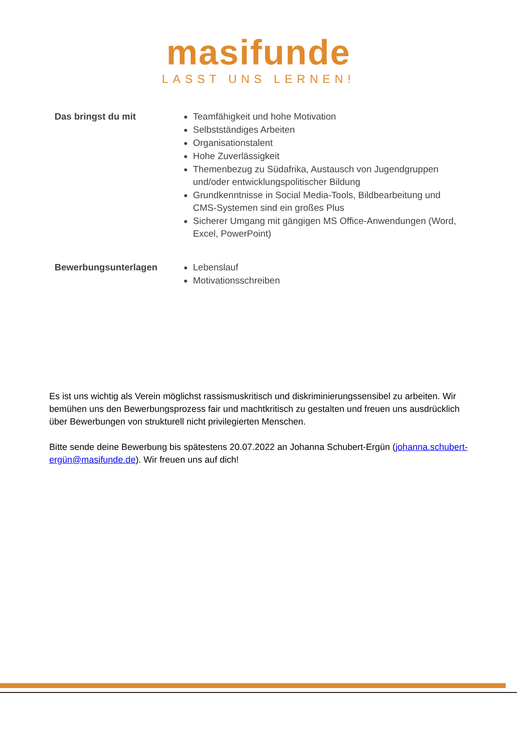masifunde
LASST UNS LERNEN!
Das bringst du mit
Teamfähigkeit und hohe Motivation
Selbstständiges Arbeiten
Organisationstalent
Hohe Zuverlässigkeit
Themenbezug zu Südafrika, Austausch von Jugendgruppen und/oder entwicklungspolitischer Bildung
Grundkenntnisse in Social Media-Tools, Bildbearbeitung und CMS-Systemen sind ein großes Plus
Sicherer Umgang mit gängigen MS Office-Anwendungen (Word, Excel, PowerPoint)
Bewerbungsunterlagen
Lebenslauf
Motivationsschreiben
Es ist uns wichtig als Verein möglichst rassismuskritisch und diskriminierungssensibel zu arbeiten. Wir bemühen uns den Bewerbungsprozess fair und machtkritisch zu gestalten und freuen uns ausdrücklich über Bewerbungen von strukturell nicht privilegierten Menschen.
Bitte sende deine Bewerbung bis spätestens 20.07.2022 an Johanna Schubert-Ergün (johanna.schubert-ergün@masifunde.de). Wir freuen uns auf dich!